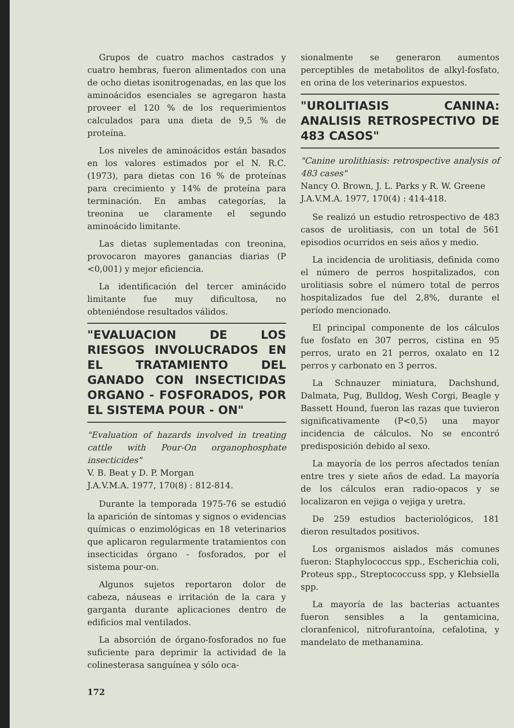Grupos de cuatro machos castrados y cuatro hembras, fueron alimentados con una de ocho dietas isonitrogenadas, en las que los aminoácidos esenciales se agregaron hasta proveer el 120 % de los requerimientos calculados para una dieta de 9,5 % de proteína.
Los niveles de aminoácidos están basados en los valores estimados por el N. R.C. (1973), para dietas con 16 % de proteínas para crecimiento y 14% de proteína para terminación. En ambas categorías, la treonina ue claramente el segundo aminoácido limitante.
Las dietas suplementadas con treonina, provocaron mayores ganancias diarias (P <0,001) y mejor eficiencia.
La identificación del tercer aminácido limitante fue muy dificultosa, no obteniéndose resultados válidos.
"EVALUACION DE LOS RIESGOS INVOLUCRADOS EN EL TRATAMIENTO DEL GANADO CON INSECTICIDAS ORGANO - FOSFORADOS, POR EL SISTEMA POUR - ON"
"Evaluation of hazards involved in treating cattle with Pour-On organophosphate insecticides"
V. B. Beat y D. P. Morgan
J.A.V.M.A. 1977, 170(8) : 812-814.
Durante la temporada 1975-76 se estudió la aparición de síntomas y signos o evidencias químicas o enzimológicas en 18 veterinarios que aplicaron regularmente tratamientos con insecticidas órgano - fosforados, por el sistema pour-on.
Algunos sujetos reportaron dolor de cabeza, náuseas e irritación de la cara y garganta durante aplicaciones dentro de edificios mal ventilados.
La absorción de órgano-fosforados no fue suficiente para deprimir la actividad de la colinesterasa sanguínea y sólo oca-
172
sionalmente se generaron aumentos perceptibles de metabolitos de alkyl-fosfato, en orina de los veterinarios expuestos.
"UROLITIASIS CANINA: ANALISIS RETROSPECTIVO DE 483 CASOS"
"Canine urolithiasis: retrospective analysis of 483 cases"
Nancy O. Brown, J. L. Parks y R. W. Greene
J.A.V.M.A. 1977, 170(4) : 414-418.
Se realizó un estudio retrospectivo de 483 casos de urolitiasis, con un total de 561 episodios ocurridos en seis años y medio.
La incidencia de urolitiasis, definida como el número de perros hospitalizados, con urolitiasis sobre el número total de perros hospitalizados fue del 2,8%, durante el período mencionado.
El principal componente de los cálculos fue fosfato en 307 perros, cistina en 95 perros, urato en 21 perros, oxalato en 12 perros y carbonato en 3 perros.
La Schnauzer miniatura, Dachshund, Dalmata, Pug, Bulldog, Wesh Corgi, Beagle y Bassett Hound, fueron las razas que tuvieron significativamente (P<0,5) una mayor incidencia de cálculos. No se encontró predisposición debido al sexo.
La mayoría de los perros afectados tenían entre tres y siete años de edad. La mayoría de los cálculos eran radio-opacos y se localizaron en vejiga o vejiga y uretra.
De 259 estudios bacteriológicos, 181 dieron resultados positivos.
Los organismos aislados más comunes fueron: Staphylococcus spp., Escherichia coli, Proteus spp., Streptococcuss spp, y Klebsiella spp.
La mayoría de las bacterias actuantes fueron sensibles a la gentamicina, cloranfenicol, nitrofurantoína, cefalotina, y mandelato de methanamina.